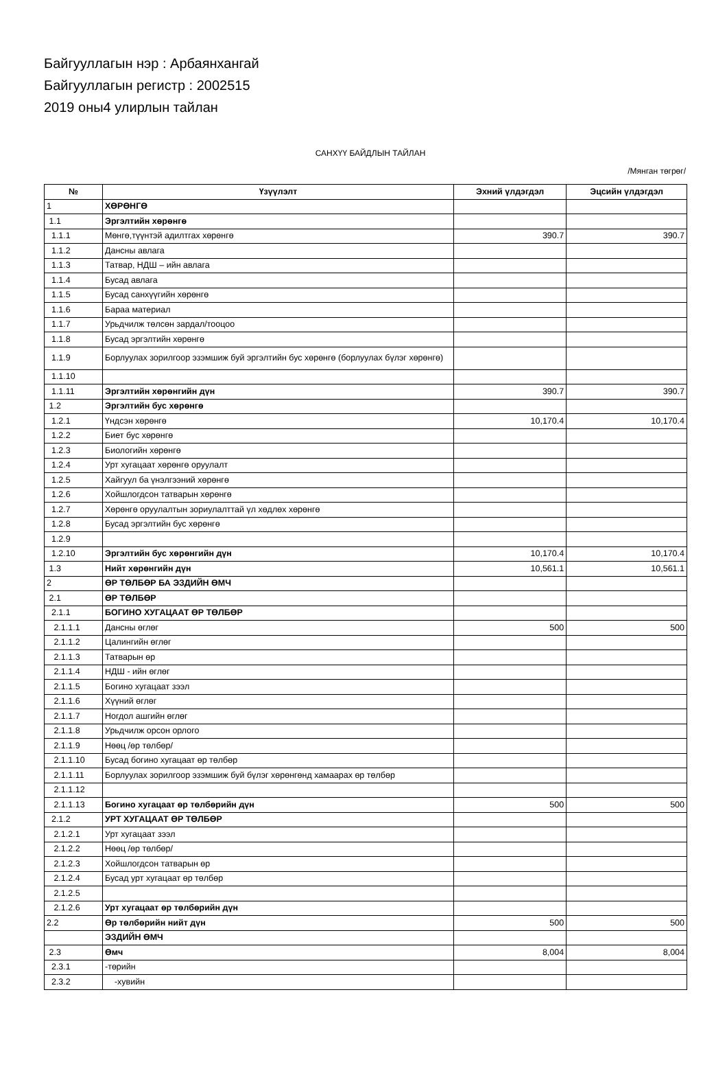Байгууллагын нэр : Арбаянхангай
Байгууллагын регистр : 2002515
2019 оны4 улирлын тайлан
САНХҮҮ БАЙДЛЫН ТАЙЛАН
/Мянган төгрөг/
| № | Үзүүлэлт | Эхний үлдэгдэл | Эцсийн үлдэгдэл |
| --- | --- | --- | --- |
| 1 | ХӨРӨНГӨ | | |
| 1.1 | Эргэлтийн хөрөнгө | | |
| 1.1.1 | Мөнгө,түүнтэй адилтгах хөрөнгө | 390.7 | 390.7 |
| 1.1.2 | Дансны авлага | | |
| 1.1.3 | Татвар, НДШ – ийн авлага | | |
| 1.1.4 | Бусад авлага | | |
| 1.1.5 | Бусад санхүүгийн хөрөнгө | | |
| 1.1.6 | Бараа материал | | |
| 1.1.7 | Урьдчилж төлсөн зардал/тооцоо | | |
| 1.1.8 | Бусад эргэлтийн хөрөнгө | | |
| 1.1.9 | Борлуулах зорилгоор эзэмшиж буй эргэлтийн бус хөрөнгө (борлуулах бүлэг хөрөнгө) | | |
| 1.1.10 | | | |
| 1.1.11 | Эргэлтийн хөрөнгийн дүн | 390.7 | 390.7 |
| 1.2 | Эргэлтийн бус хөрөнгө | | |
| 1.2.1 | Үндсэн хөрөнгө | 10,170.4 | 10,170.4 |
| 1.2.2 | Биет бус хөрөнгө | | |
| 1.2.3 | Биологийн хөрөнгө | | |
| 1.2.4 | Урт хугацаат хөрөнгө оруулалт | | |
| 1.2.5 | Хайгуул ба үнэлгээний хөрөнгө | | |
| 1.2.6 | Хойшлогдсон татварын хөрөнгө | | |
| 1.2.7 | Хөрөнгө оруулалтын зориулалттай үл хөдлөх хөрөнгө | | |
| 1.2.8 | Бусад эргэлтийн бус хөрөнгө | | |
| 1.2.9 | | | |
| 1.2.10 | Эргэлтийн бус хөрөнгийн дүн | 10,170.4 | 10,170.4 |
| 1.3 | Нийт хөрөнгийн дүн | 10,561.1 | 10,561.1 |
| 2 | ӨР ТӨЛБӨР БА ЭЗДИЙН ӨМЧ | | |
| 2.1 | ӨР ТӨЛБӨР | | |
| 2.1.1 | БОГИНО ХУГАЦААТ ӨР ТӨЛБӨР | | |
| 2.1.1.1 | Дансны өглөг | 500 | 500 |
| 2.1.1.2 | Цалингийн өглөг | | |
| 2.1.1.3 | Татварын өр | | |
| 2.1.1.4 | НДШ - ийн өглөг | | |
| 2.1.1.5 | Богино хугацаат зээл | | |
| 2.1.1.6 | Хүүний өглөг | | |
| 2.1.1.7 | Ногдол ашгийн өглөг | | |
| 2.1.1.8 | Урьдчилж орсон орлого | | |
| 2.1.1.9 | Нөөц /өр төлбөр/ | | |
| 2.1.1.10 | Бусад богино хугацаат өр төлбөр | | |
| 2.1.1.11 | Борлуулах зорилгоор эзэмшиж буй бүлэг хөрөнгөнд хамаарах өр төлбөр | | |
| 2.1.1.12 | | | |
| 2.1.1.13 | Богино хугацаат өр төлбөрийн дүн | 500 | 500 |
| 2.1.2 | УРТ ХУГАЦААТ ӨР ТӨЛБӨР | | |
| 2.1.2.1 | Урт хугацаат зээл | | |
| 2.1.2.2 | Нөөц /өр төлбөр/ | | |
| 2.1.2.3 | Хойшлогдсон татварын өр | | |
| 2.1.2.4 | Бусад урт хугацаат өр төлбөр | | |
| 2.1.2.5 | | | |
| 2.1.2.6 | Урт хугацаат өр төлбөрийн дүн | | |
| 2.2 | Өр төлбөрийн нийт дүн | 500 | 500 |
| | ЭЗДИЙН ӨМЧ | | |
| 2.3 | Өмч | 8,004 | 8,004 |
| 2.3.1 | -төрийн | | |
| 2.3.2 | -хувийн | | |